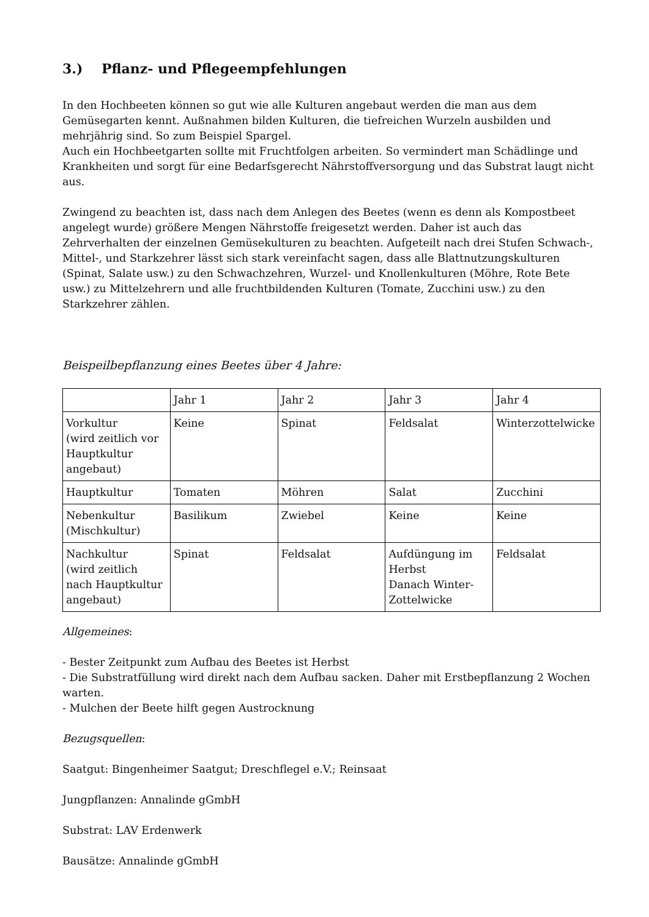3.) Pflanz- und Pflegeempfehlungen
In den Hochbeeten können so gut wie alle Kulturen angebaut werden die man aus dem Gemüsegarten kennt. Außnahmen bilden Kulturen, die tiefreichen Wurzeln ausbilden und mehrjährig sind. So zum Beispiel Spargel.
Auch ein Hochbeetgarten sollte mit Fruchtfolgen arbeiten. So vermindert man Schädlinge und Krankheiten und sorgt für eine Bedarfsgerecht Nährstoffversorgung und das Substrat laugt nicht aus.
Zwingend zu beachten ist, dass nach dem Anlegen des Beetes (wenn es denn als Kompostbeet angelegt wurde) größere Mengen Nährstoffe freigesetzt werden. Daher ist auch das Zehrverhalten der einzelnen Gemüsekulturen zu beachten. Aufgeteilt nach drei Stufen Schwach-, Mittel-, und Starkzehrer lässt sich stark vereinfacht sagen, dass alle Blattnutzungskulturen (Spinat, Salate usw.) zu den Schwachzehren, Wurzel- und Knollenkulturen (Möhre, Rote Bete usw.) zu Mittelzehrern und alle fruchtbildenden Kulturen (Tomate, Zucchini usw.) zu den Starkzehrer zählen.
Beispeilbepflanzung eines Beetes über 4 Jahre:
| | Jahr 1 | Jahr 2 | Jahr 3 | Jahr 4 |
| Vorkultur (wird zeitlich vor Hauptkultur angebaut) | Keine | Spinat | Feldsalat | Winterzottelwicke |
| Hauptkultur | Tomaten | Möhren | Salat | Zucchini |
| Nebenkultur (Mischkultur) | Basilikum | Zwiebel | Keine | Keine |
| Nachkultur (wird zeitlich nach Hauptkultur angebaut) | Spinat | Feldsalat | Aufdüngung im Herbst Danach Winter-Zottelwicke | Feldsalat |
Allgemeines:
- Bester Zeitpunkt zum Aufbau des Beetes ist Herbst
- Die Substratfüllung wird direkt nach dem Aufbau sacken. Daher mit Erstbepflanzung 2 Wochen warten.
- Mulchen der Beete hilft gegen Austrocknung
Bezugsquellen:
Saatgut: Bingenheimer Saatgut; Dreschflegel e.V.; Reinsaat
Jungpflanzen: Annalinde gGmbH
Substrat: LAV Erdenwerk
Bausätze: Annalinde gGmbH